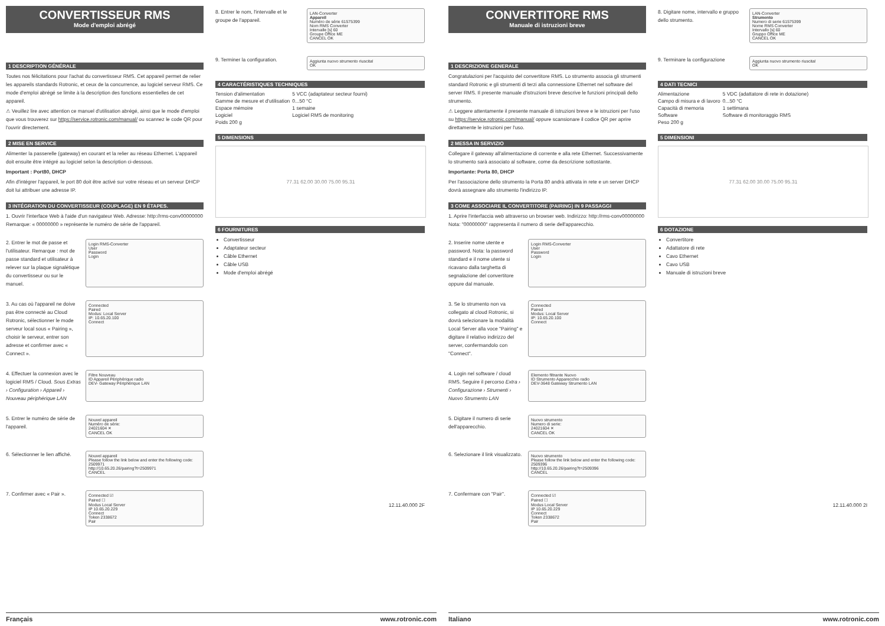CONVERTISSEUR RMS
Mode d'emploi abrégé
1 DESCRIPTION GÉNÉRALE
Toutes nos félicitations pour l'achat du convertisseur RMS. Cet appareil permet de relier les appareils standards Rotronic, et ceux de la concurrence, au logiciel serveur RMS. Ce mode d'emploi abrégé se limite à la description des fonctions essentielles de cet appareil.
⚠ Veuillez lire avec attention ce manuel d'utilisation abrégé, ainsi que le mode d'emploi que vous trouverez sur https://service.rotronic.com/manual/ ou scannez le code QR pour l'ouvrir directement.
2 MISE EN SERVICE
Alimenter la passerelle (gateway) en courant et la relier au réseau Ethernet. L'appareil doit ensuite être intégré au logiciel selon la description ci-dessous.
Important : Port80, DHCP
Afin d'intégrer l'appareil, le port 80 doit être activé sur votre réseau et un serveur DHCP doit lui attribuer une adresse IP.
3 INTÉGRATION DU CONVERTISSEUR (COUPLAGE) EN 9 ÉTAPES.
1. Ouvrir l'interface Web à l'aide d'un navigateur Web. Adresse: http://rms-conv00000000
Remarque: « 00000000 » représente le numéro de série de l'appareil.
2. Entrer le mot de passe et l'utilisateur. Remarque : mot de passe standard et utilisateur à relever sur la plaque signalétique du convertisseur ou sur le manuel.
Login RMS-Converter
User
Password
Login
3. Au cas où l'appareil ne doive pas être connecté au Cloud Rotronic, sélectionner le mode serveur local sous « Pairing », choisir le serveur, entrer son adresse et confirmer avec « Connect ».
Connected
Paired
Modus: Local Server
IP: 10.65.20.100
Connect
4. Effectuer la connexion avec le logiciel RMS / Cloud. Sous Extras › Configuration › Appareil › Nouveau périphérique LAN
Filtre Nouveau
ID Appareil Périphérique radio
DEV- Gateway Périphérique LAN
5. Entrer le numéro de série de l'appareil.
Nouvel appareil
Numéro de série:
24021604 ✕
CANCEL OK
6. Sélectionner le lien affiché.
Nouvel appareil
Please follow the link below and enter the following code:
2509971
http://10.65.20.26/pairing?t=2509971
CANCEL
7. Confirmer avec « Pair ».
Connected ☑
Paired ☐
Modus Local Server
IP 10.65.20.229
Connect
Token 2338672
Pair
8. Entrer le nom, l'intervalle et le groupe de l'appareil.
LAN-Converter
Appareil
Numéro de série 61575399
Nom RMS Converter
Intervalle [s] 60
Groupe Office ME
CANCEL OK
9. Terminer la configuration.
Aggiunta nuovo strumento riuscita!
OK
4 CARACTÉRISTIQUES TECHNIQUES
| Tension d'alimentation | 5 VCC (adaptateur secteur fourni) |
| Gamme de mesure et d'utilisation | 0...50 °C |
| Espace mémoire | 1 semaine |
| Logiciel | Logiciel RMS de monitoring |
| Poids 200 g | |
5 DIMENSIONS
77.31 62.00 30.00 75.00 95.31
6 FOURNITURES
Convertisseur
Adaptateur secteur
Câble Ethernet
Câble USB
Mode d'emploi abrégé
12.11.40.000 2F
Français www.rotronic.com
CONVERTITORE RMS
Manuale di istruzioni breve
1 DESCRIZIONE GENERALE
Congratulazioni per l'acquisto del convertitore RMS. Lo strumento associa gli strumenti standard Rotronic e gli strumenti di terzi alla connessione Ethernet nel software del server RMS. Il presente manuale d'istruzioni breve descrive le funzioni principali dello strumento.
⚠ Leggere attentamente il presente manuale di istruzioni breve e le istruzioni per l'uso su https://service.rotronic.com/manual/ oppure scansionare il codice QR per aprire direttamente le istruzioni per l'uso.
2 MESSA IN SERVIZIO
Collegare il gateway all'alimentazione di corrente e alla rete Ethernet. Successivamente lo strumento sarà associato al software, come da descrizione sottostante.
Importante: Porta 80, DHCP
Per l'associazione dello strumento la Porta 80 andrà attivata in rete e un server DHCP dovrà assegnare allo strumento l'indirizzo IP.
3 COME ASSOCIARE IL CONVERTITORE (PAIRING) IN 9 PASSAGGI
1. Aprire l'interfaccia web attraverso un browser web. Indirizzo: http://rms-conv00000000
Nota: "00000000" rappresenta il numero di serie dell'apparecchio.
2. Inserire nome utente e password. Nota: la password standard e il nome utente si ricavano dalla targhetta di segnalazione del convertitore oppure dal manuale.
Login RMS-Converter
User
Password
Login
3. Se lo strumento non va collegato al cloud Rotronic, si dovrà selezionare la modalità Local Server alla voce "Pairing" e digitare il relativo indirizzo del server, confermandolo con "Connect".
Connected
Paired
Modus: Local Server
IP: 10.65.20.100
Connect
4. Login nel software / cloud RMS. Seguire il percorso Extra › Configurazione › Strumenti › Nuovo Strumento LAN
Elemento filtrante Nuovo
ID Strumento Apparecchio radio
DEV-3648 Gateway Strumento LAN
5. Digitare il numero di serie dell'apparecchio.
Nuovo strumento
Numero di serie:
24021604 ✕
CANCEL OK
6. Selezionare il link visualizzato.
Nuovo strumento
Please follow the link below and enter the following code:
2509396
http://10.65.20.26/pairing?t=2509396
CANCEL
7. Confermare con "Pair".
Connected ☑
Paired ☐
Modus Local Server
IP 10.65.20.229
Connect
Token 2338672
Pair
8. Digitare nome, intervallo e gruppo dello strumento.
LAN-Converter
Strumento
Numero di serie 61575399
Nome RMS Converter
Intervallo [s] 60
Gruppo Office ME
CANCEL OK
9. Terminare la configurazione
Aggiunta nuovo strumento riuscita!
OK
4 DATI TECNICI
| Alimentazione | 5 VDC (adattatore di rete in dotazione) |
| Campo di misura e di lavoro | 0...50 °C |
| Capacità di memoria | 1 settimana |
| Software | Software di monitoraggio RMS |
| Peso 200 g | |
5 DIMENSIONI
77.31 62.00 30.00 75.00 95.31
6 DOTAZIONE
Convertitore
Adattatore di rete
Cavo Ethernet
Cavo USB
Manuale di istruzioni breve
12.11.40.000 2I
Italiano www.rotronic.com